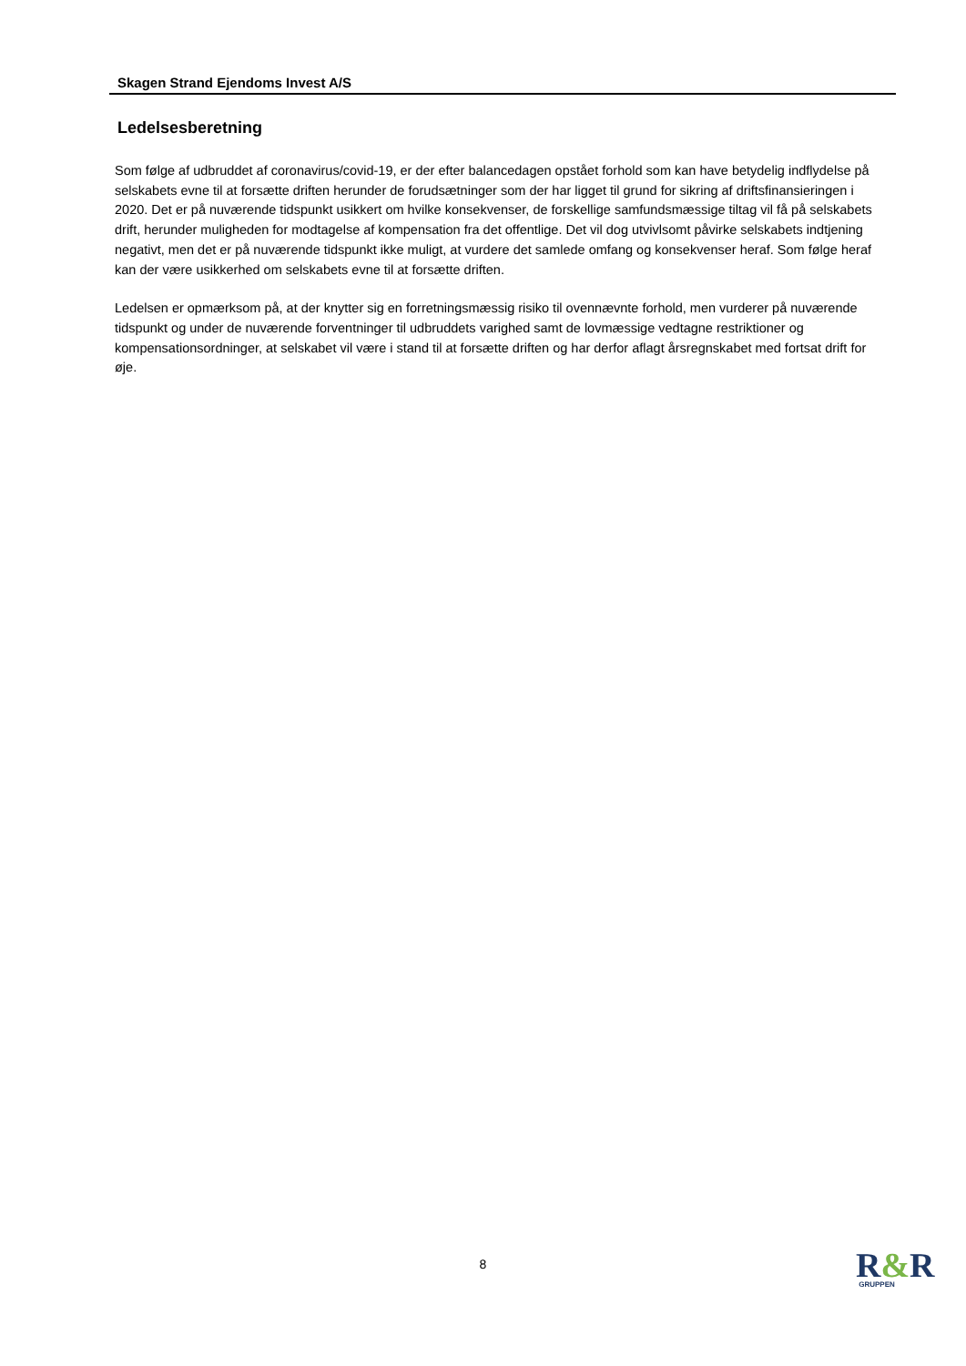Skagen Strand Ejendoms Invest A/S
Ledelsesberetning
Som følge af udbruddet af coronavirus/covid-19, er der efter balancedagen opstået forhold som kan have betydelig indflydelse på selskabets evne til at forsætte driften herunder de forudsætninger som der har ligget til grund for sikring af driftsfinansieringen i 2020. Det er på nuværende tidspunkt usikkert om hvilke konsekvenser, de forskellige samfundsmæssige tiltag vil få på selskabets drift, herunder muligheden for modtagelse af kompensation fra det offentlige. Det vil dog utvivlsomt påvirke selskabets indtjening negativt, men det er på nuværende tidspunkt ikke muligt, at vurdere det samlede omfang og konsekvenser heraf. Som følge heraf kan der være usikkerhed om selskabets evne til at forsætte driften.
Ledelsen er opmærksom på, at der knytter sig en forretningsmæssig risiko til ovennævnte forhold, men vurderer på nuværende tidspunkt og under de nuværende forventninger til udbruddets varighed samt de lovmæssige vedtagne restriktioner og kompensationsordninger, at selskabet vil være i stand til at forsætte driften og har derfor aflagt årsregnskabet med fortsat drift for øje.
8
R&R
GRUPPEN